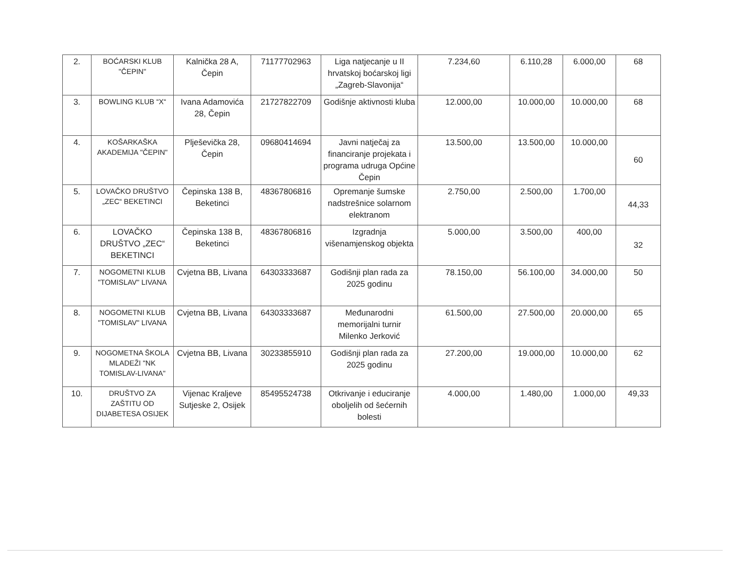| 2. | BOĆARSKI KLUB "ČEPIN" | Kalnička 28 A, Čepin | 71177702963 | Liga natjecanje u II hrvatskoj boćarskoj ligi „Zagreb-Slavonija“ | 7.234,60 | 6.110,28 | 6.000,00 | 68 |
| 3. | BOWLING KLUB “X“ | Ivana Adamovića 28, Čepin | 21727822709 | Godišnje aktivnosti kluba | 12.000,00 | 10.000,00 | 10.000,00 | 68 |
| 4. | KOŠARKAŠKA AKADEMIJA "ČEPIN" | Plješevička 28, Čepin | 09680414694 | Javni natječaj za financiranje projekata i programa udruga Općine Čepin | 13.500,00 | 13.500,00 | 10.000,00 | 60 |
| 5. | LOVAČKO DRUŠTVO „ZEC“ BEKETINCI | Čepinska 138 B, Beketinci | 48367806816 | Opremanje šumske nadstrešnice solarnom elektranom | 2.750,00 | 2.500,00 | 1.700,00 | 44,33 |
| 6. | LOVAČKO DRUŠTVO „ZEC“ BEKETINCI | Čepinska 138 B, Beketinci | 48367806816 | Izgradnja višenamjenskog objekta | 5.000,00 | 3.500,00 | 400,00 | 32 |
| 7. | NOGOMETNI KLUB "TOMISLAV" LIVANA | Cvjetna BB, Livana | 64303333687 | Godišnji plan rada za 2025 godinu | 78.150,00 | 56.100,00 | 34.000,00 | 50 |
| 8. | NOGOMETNI KLUB "TOMISLAV" LIVANA | Cvjetna BB, Livana | 64303333687 | Međunarodni memorijalni turnir Milenko Jerković | 61.500,00 | 27.500,00 | 20.000,00 | 65 |
| 9. | NOGOMETNA ŠKOLA MLADEŽI "NK TOMISLAV-LIVANA" | Cvjetna BB, Livana | 30233855910 | Godišnji plan rada za 2025 godinu | 27.200,00 | 19.000,00 | 10.000,00 | 62 |
| 10. | DRUŠTVO ZA ZAŠTITU OD DIJABETESA OSIJEK | Vijenac Kraljeve Sutjeske 2, Osijek | 85495524738 | Otkrivanje i educiranje oboljelih od šećernih bolesti | 4.000,00 | 1.480,00 | 1.000,00 | 49,33 |